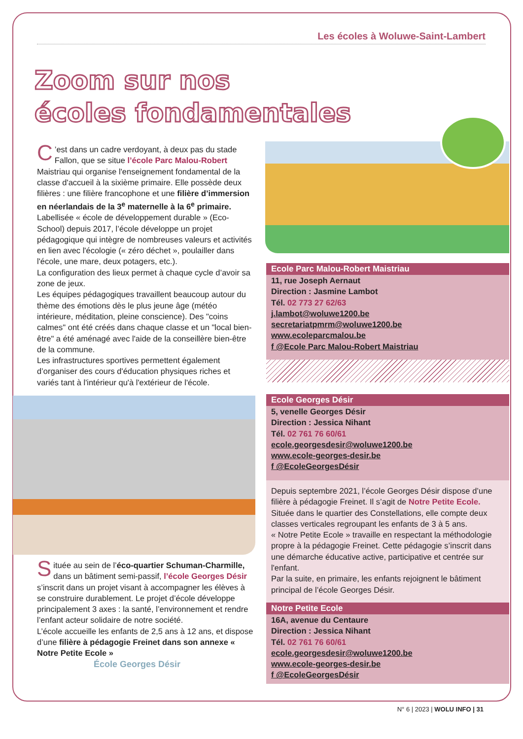Les écoles à Woluwe-Saint-Lambert
Zoom sur nos
écoles fondamentales
C’est dans un cadre verdoyant, à deux pas du stade Fallon, que se situe l’école Parc Malou-Robert Maistriau qui organise l'enseignement fondamental de la classe d'accueil à la sixième primaire. Elle possède deux filières : une filière francophone et une filière d’immersion en néerlandais de la 3<sup>e</sup> maternelle à la 6<sup>e</sup> primaire.
Labellisée « école de développement durable » (Eco-School) depuis 2017, l’école développe un projet pédagogique qui intègre de nombreuses valeurs et activités en lien avec l'écologie (« zéro déchet », poulailler dans l'école, une mare, deux potagers, etc.).
La configuration des lieux permet à chaque cycle d’avoir sa zone de jeux.
Les équipes pédagogiques travaillent beaucoup autour du thème des émotions dès le plus jeune âge (météo intérieure, méditation, pleine conscience). Des "coins calmes" ont été créés dans chaque classe et un "local bien-être" a été aménagé avec l'aide de la conseillère bien-être de la commune.
Les infrastructures sportives permettent également d’organiser des cours d'éducation physiques riches et variés tant à l'intérieur qu'à l'extérieur de l'école.
Ecole Parc Malou-Robert Maistriau
11, rue Joseph Aernaut
Direction : Jasmine Lambot
Tél. 02 773 27 62/63
j.lambot@woluwe1200.be
secretariatpmrm@woluwe1200.be
www.ecoleparcmalou.be
f @Ecole Parc Malou-Robert Maistriau
Située au sein de l’éco-quartier Schuman-Charmille, dans un bâtiment semi-passif, l’école Georges Désir s’inscrit dans un projet visant à accompagner les élèves à se construire durablement. Le projet d’école développe principalement 3 axes : la santé, l’environnement et rendre l’enfant acteur solidaire de notre société.
L’école accueille les enfants de 2,5 ans à 12 ans, et dispose d’une filière à pédagogie Freinet dans son annexe « Notre Petite Ecole »
École Georges Désir
Ecole Georges Désir
5, venelle Georges Désir
Direction : Jessica Nihant
Tél. 02 761 76 60/61
ecole.georgesdesir@woluwe1200.be
www.ecole-georges-desir.be
f @EcoleGeorgesDésir
Depuis septembre 2021, l’école Georges Désir dispose d’une filière à pédagogie Freinet. Il s’agit de Notre Petite Ecole.
Située dans le quartier des Constellations, elle compte deux classes verticales regroupant les enfants de 3 à 5 ans.
« Notre Petite Ecole » travaille en respectant la méthodologie propre à la pédagogie Freinet. Cette pédagogie s’inscrit dans une démarche éducative active, participative et centrée sur l'enfant.
Par la suite, en primaire, les enfants rejoignent le bâtiment principal de l’école Georges Désir.
Notre Petite Ecole
16A, avenue du Centaure
Direction : Jessica Nihant
Tél. 02 761 76 60/61
ecole.georgesdesir@woluwe1200.be
www.ecole-georges-desir.be
f @EcoleGeorgesDésir
N° 6 | 2023 | WOLU INFO | 31